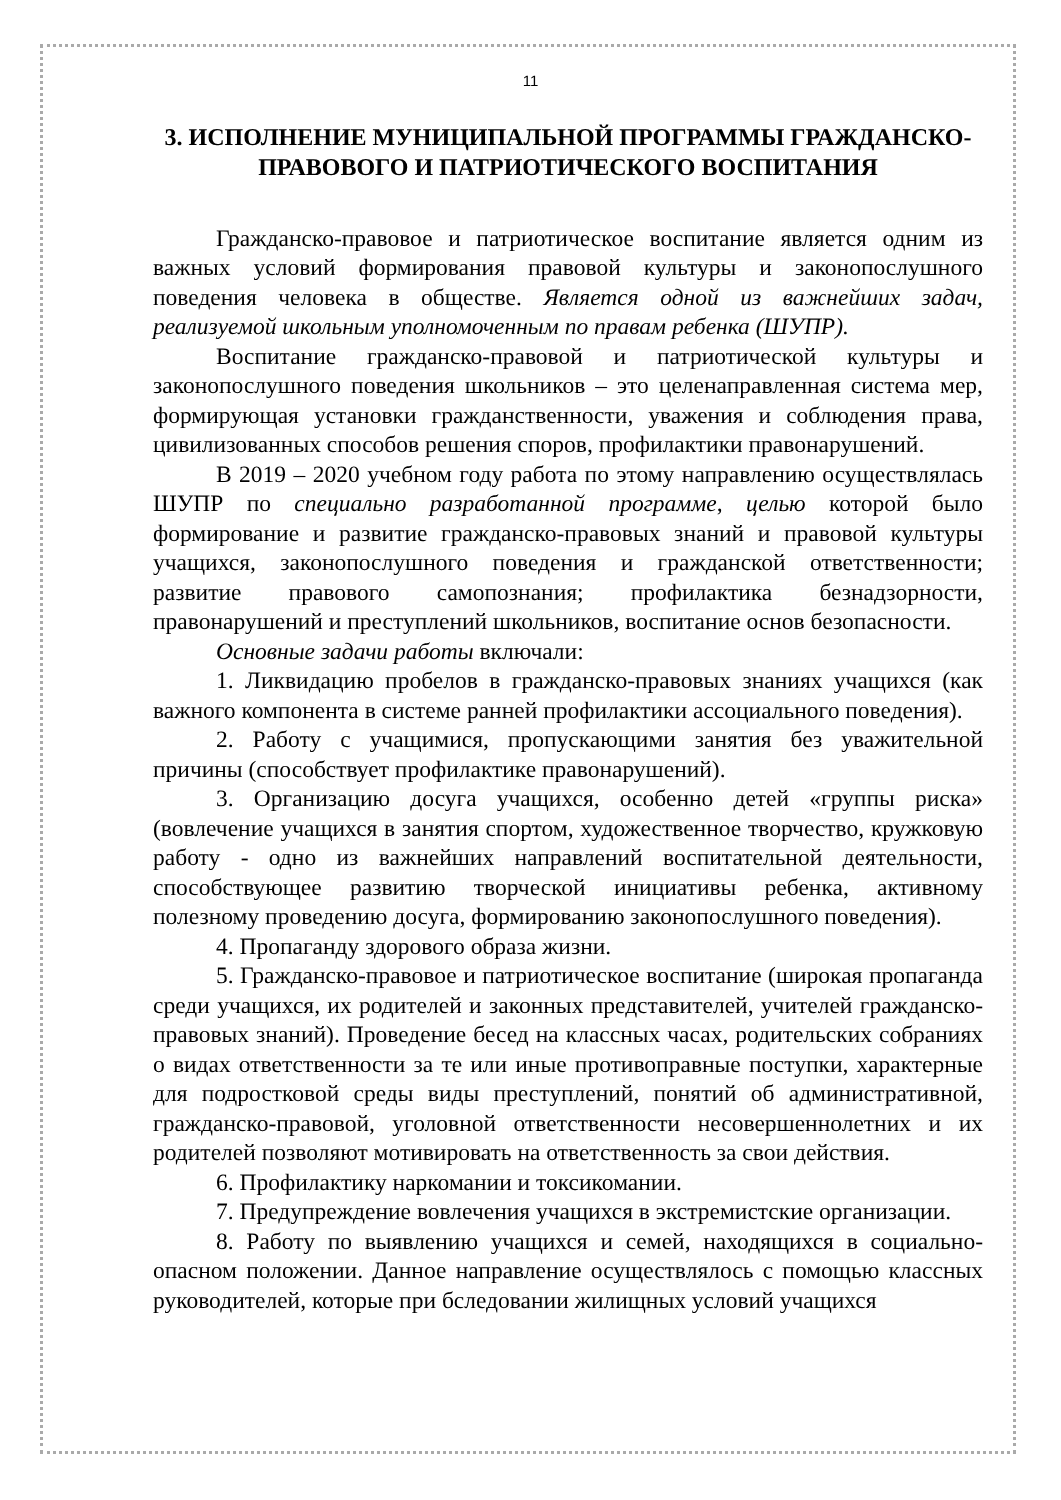11
3. ИСПОЛНЕНИЕ МУНИЦИПАЛЬНОЙ ПРОГРАММЫ ГРАЖДАНСКО-ПРАВОВОГО И ПАТРИОТИЧЕСКОГО ВОСПИТАНИЯ
Гражданско-правовое и патриотическое воспитание является одним из важных условий формирования правовой культуры и законопослушного поведения человека в обществе. Является одной из важнейших задач, реализуемой школьным уполномоченным по правам ребенка (ШУПР).
Воспитание гражданско-правовой и патриотической культуры и законопослушного поведения школьников – это целенаправленная система мер, формирующая установки гражданственности, уважения и соблюдения права, цивилизованных способов решения споров, профилактики правонарушений.
В 2019 – 2020 учебном году работа по этому направлению осуществлялась ШУПР по специально разработанной программе, целью которой было формирование и развитие гражданско-правовых знаний и правовой культуры учащихся, законопослушного поведения и гражданской ответственности; развитие правового самопознания; профилактика безнадзорности, правонарушений и преступлений школьников, воспитание основ безопасности.
Основные задачи работы включали:
1. Ликвидацию пробелов в гражданско-правовых знаниях учащихся (как важного компонента в системе ранней профилактики ассоциального поведения).
2. Работу с учащимися, пропускающими занятия без уважительной причины (способствует профилактике правонарушений).
3. Организацию досуга учащихся, особенно детей «группы риска» (вовлечение учащихся в занятия спортом, художественное творчество, кружковую работу - одно из важнейших направлений воспитательной деятельности, способствующее развитию творческой инициативы ребенка, активному полезному проведению досуга, формированию законопослушного поведения).
4. Пропаганду здорового образа жизни.
5. Гражданско-правовое и патриотическое воспитание (широкая пропаганда среди учащихся, их родителей и законных представителей, учителей гражданско-правовых знаний). Проведение бесед на классных часах, родительских собраниях о видах ответственности за те или иные противоправные поступки, характерные для подростковой среды виды преступлений, понятий об административной, гражданско-правовой, уголовной ответственности несовершеннолетних и их родителей позволяют мотивировать на ответственность за свои действия.
6. Профилактику наркомании и токсикомании.
7. Предупреждение вовлечения учащихся в экстремистские организации.
8. Работу по выявлению учащихся и семей, находящихся в социально-опасном положении. Данное направление осуществлялось с помощью классных руководителей, которые при бследовании жилищных условий учащихся